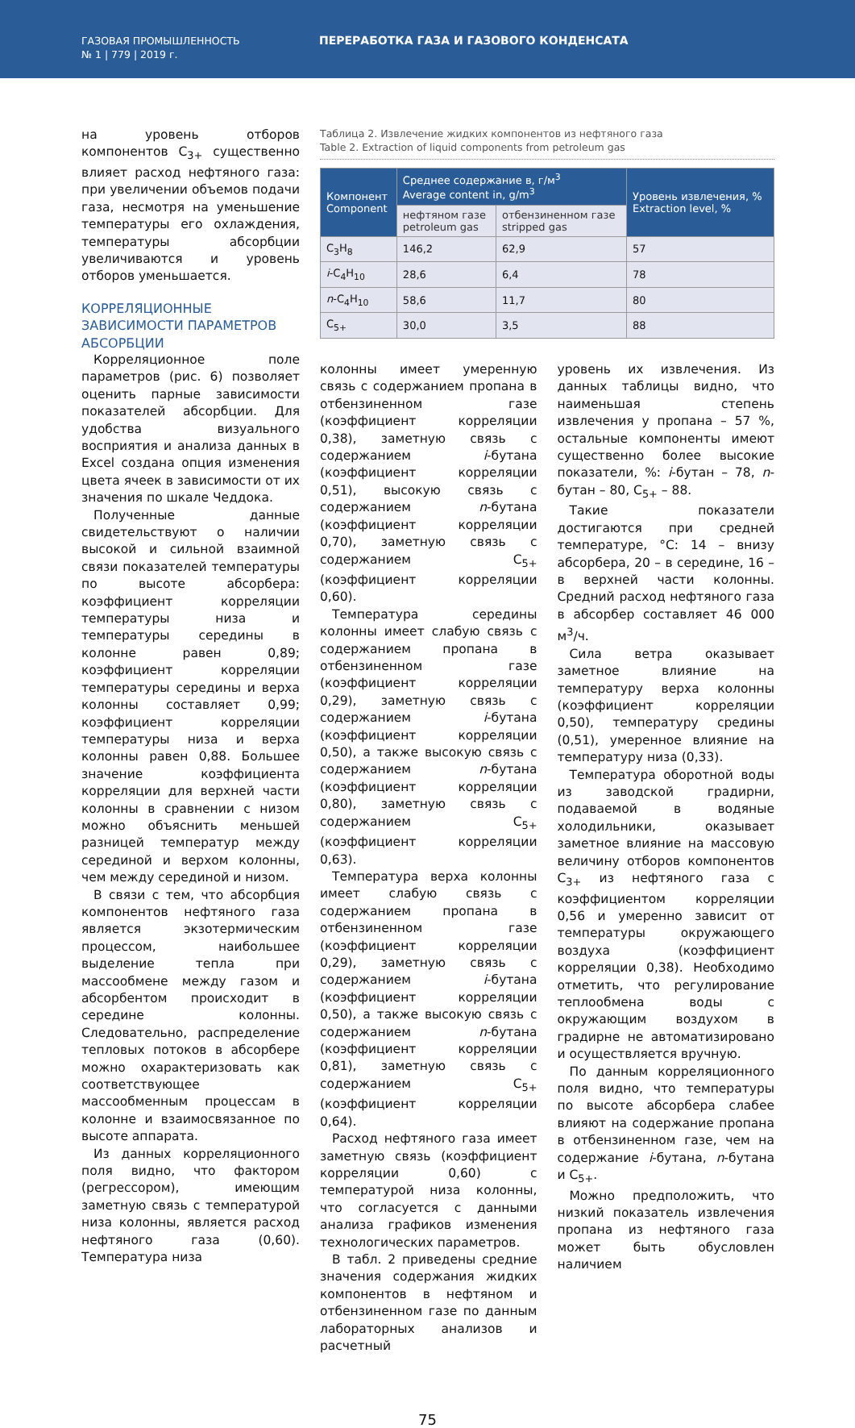ГАЗОВАЯ ПРОМЫШЛЕННОСТЬ
№ 1 | 779 | 2019 г.
ПЕРЕРАБОТКА ГАЗА И ГАЗОВОГО КОНДЕНСАТА
на уровень отборов компонентов С<sub>3+</sub> существенно влияет расход нефтяного газа: при увеличении объемов подачи газа, несмотря на уменьшение температуры его охлаждения, температуры абсорбции увеличиваются и уровень отборов уменьшается.
КОРРЕЛЯЦИОННЫЕ ЗАВИСИМОСТИ ПАРАМЕТРОВ АБСОРБЦИИ
Корреляционное поле параметров (рис. 6) позволяет оценить парные зависимости показателей абсорбции. Для удобства визуального восприятия и анализа данных в Excel создана опция изменения цвета ячеек в зависимости от их значения по шкале Чеддока.
Полученные данные свидетельствуют о наличии высокой и сильной взаимной связи показателей температуры по высоте абсорбера: коэффициент корреляции температуры низа и температуры середины в колонне равен 0,89; коэффициент корреляции температуры середины и верха колонны составляет 0,99; коэффициент корреляции температуры низа и верха колонны равен 0,88. Большее значение коэффициента корреляции для верхней части колонны в сравнении с низом можно объяснить меньшей разницей температур между серединой и верхом колонны, чем между серединой и низом.
В связи с тем, что абсорбция компонентов нефтяного газа является экзотермическим процессом, наибольшее выделение тепла при массообмене между газом и абсорбентом происходит в середине колонны. Следовательно, распределение тепловых потоков в абсорбере можно охарактеризовать как соответствующее массообменным процессам в колонне и взаимосвязанное по высоте аппарата.
Из данных корреляционного поля видно, что фактором (регрессором), имеющим заметную связь с температурой низа колонны, является расход нефтяного газа (0,60). Температура низа
Таблица 2. Извлечение жидких компонентов из нефтяного газа
Table 2. Extraction of liquid components from petroleum gas
| Компонент Component | Среднее содержание в, г/м<sup>3</sup> Average content in, g/m<sup>3</sup> | | Уровень извлечения, % Extraction level, % |
| --- | --- | --- | --- |
| | нефтяном газе petroleum gas | отбензиненном газе stripped gas | |
| C<sub>3</sub>H<sub>8</sub> | 146,2 | 62,9 | 57 |
| i -C<sub>4</sub>H<sub>10</sub> | 28,6 | 6,4 | 78 |
| n -C<sub>4</sub>H<sub>10</sub> | 58,6 | 11,7 | 80 |
| C<sub>5+</sub> | 30,0 | 3,5 | 88 |
колонны имеет умеренную связь с содержанием пропана в отбензиненном газе (коэффициент корреляции 0,38), заметную связь с содержанием i-бутана (коэффициент корреляции 0,51), высокую связь с содержанием n-бутана (коэффициент корреляции 0,70), заметную связь с содержанием С<sub>5+</sub> (коэффициент корреляции 0,60).
Температура середины колонны имеет слабую связь с содержанием пропана в отбензиненном газе (коэффициент корреляции 0,29), заметную связь с содержанием i-бутана (коэффициент корреляции 0,50), а также высокую связь с содержанием n-бутана (коэффициент корреляции 0,80), заметную связь с содержанием С<sub>5+</sub> (коэффициент корреляции 0,63).
Температура верха колонны имеет слабую связь с содержанием пропана в отбензиненном газе (коэффициент корреляции 0,29), заметную связь с содержанием i-бутана (коэффициент корреляции 0,50), а также высокую связь с содержанием n-бутана (коэффициент корреляции 0,81), заметную связь с содержанием С<sub>5+</sub> (коэффициент корреляции 0,64).
Расход нефтяного газа имеет заметную связь (коэффициент корреляции 0,60) с температурой низа колонны, что согласуется с данными анализа графиков изменения технологических параметров.
В табл. 2 приведены средние значения содержания жидких компонентов в нефтяном и отбензиненном газе по данным лабораторных анализов и расчетный
уровень их извлечения. Из данных таблицы видно, что наименьшая степень извлечения у пропана – 57 %, остальные компоненты имеют существенно более высокие показатели, %: i-бутан – 78, n-бутан – 80, С<sub>5+</sub> – 88.
Такие показатели достигаются при средней температуре, °С: 14 – внизу абсорбера, 20 – в середине, 16 – в верхней части колонны. Средний расход нефтяного газа в абсорбер составляет 46 000 м<sup>3</sup>/ч.
Сила ветра оказывает заметное влияние на температуру верха колонны (коэффициент корреляции 0,50), температуру средины (0,51), умеренное влияние на температуру низа (0,33).
Температура оборотной воды из заводской градирни, подаваемой в водяные холодильники, оказывает заметное влияние на массовую величину отборов компонентов С<sub>3+</sub> из нефтяного газа с коэффициентом корреляции 0,56 и умеренно зависит от температуры окружающего воздуха (коэффициент корреляции 0,38). Необходимо отметить, что регулирование теплообмена воды с окружающим воздухом в градирне не автоматизировано и осуществляется вручную.
По данным корреляционного поля видно, что температуры по высоте абсорбера слабее влияют на содержание пропана в отбензиненном газе, чем на содержание i-бутана, n-бутана и С<sub>5+</sub>.
Можно предположить, что низкий показатель извлечения пропана из нефтяного газа может быть обусловлен наличием
75